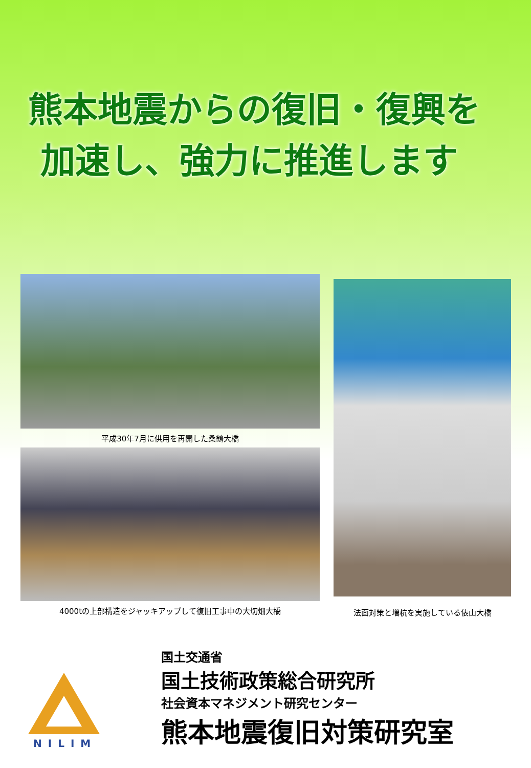熊本地震からの復旧・復興を
加速し、強力に推進します
平成30年7月に供用を再開した桑鶴大橋
4000tの上部構造をジャッキアップして復旧工事中の大切畑大橋
法面対策と増杭を実施している俵山大橋
NILIM
国土交通省
国土技術政策総合研究所
社会資本マネジメント研究センター
熊本地震復旧対策研究室